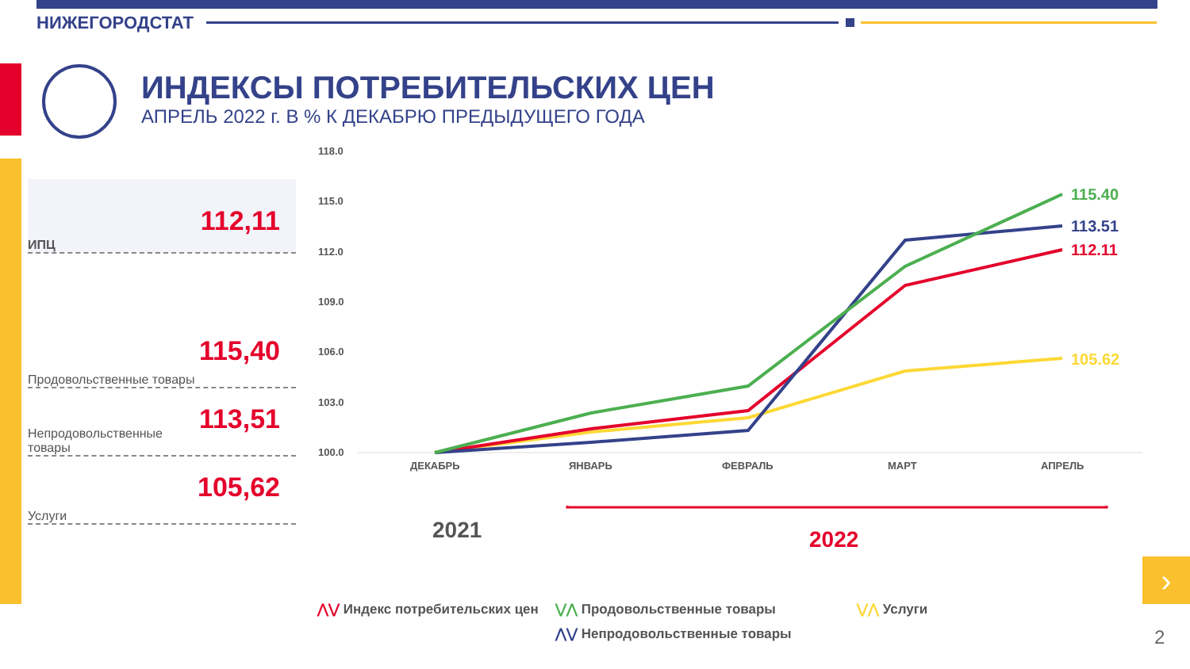НИЖЕГОРОДСТАТ
ИНДЕКСЫ ПОТРЕБИТЕЛЬСКИХ ЦЕН
АПРЕЛЬ 2022 г. В % К ДЕКАБРЮ ПРЕДЫДУЩЕГО ГОДА
ИПЦ 112,11
Продовольственные товары 115,40
Непродовольственные товары 113,51
Услуги 105,62
118.0
115.0
112.0
109.0
106.0
103.0
100.0
ДЕКАБРЬ
ЯНВАРЬ
ФЕВРАЛЬ
МАРТ
АПРЕЛЬ
115.40
113.51
112.11
105.62
2021
2022
⋀⋁ Индекс потребительских цен
⋁⋀ Продовольственные товары
⋁⋀ Услуги
⋀⋁ Непродовольственные товары
›
2